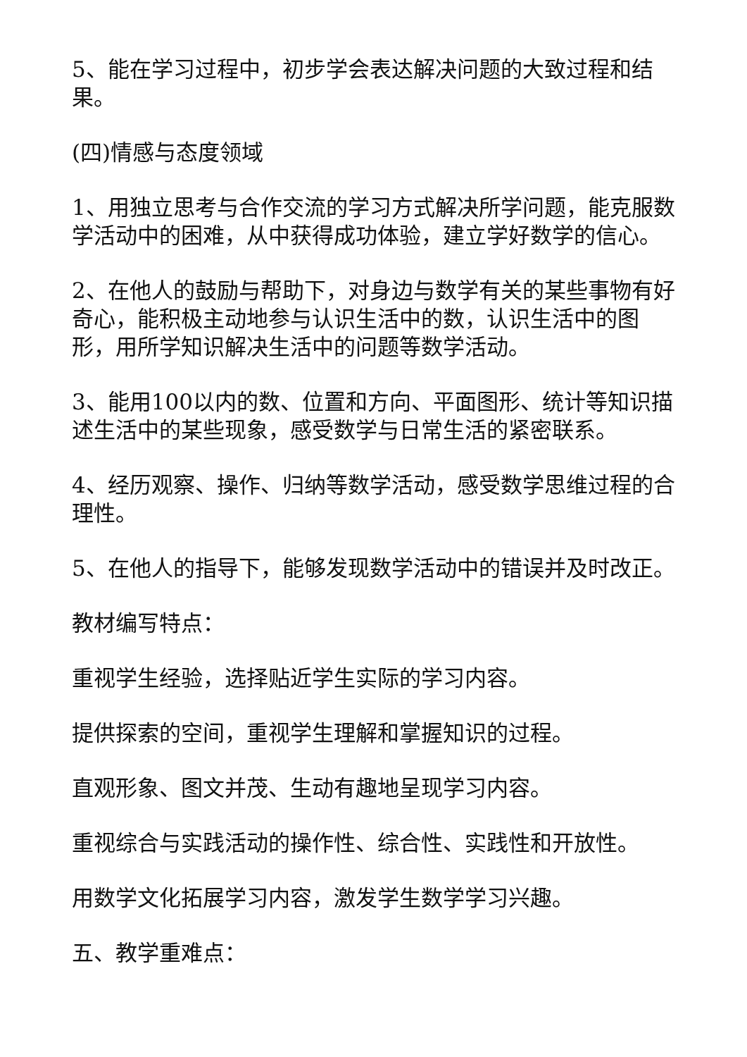5、能在学习过程中，初步学会表达解决问题的大致过程和结果。
(四)情感与态度领域
1、用独立思考与合作交流的学习方式解决所学问题，能克服数学活动中的困难，从中获得成功体验，建立学好数学的信心。
2、在他人的鼓励与帮助下，对身边与数学有关的某些事物有好奇心，能积极主动地参与认识生活中的数，认识生活中的图形，用所学知识解决生活中的问题等数学活动。
3、能用100以内的数、位置和方向、平面图形、统计等知识描述生活中的某些现象，感受数学与日常生活的紧密联系。
4、经历观察、操作、归纳等数学活动，感受数学思维过程的合理性。
5、在他人的指导下，能够发现数学活动中的错误并及时改正。
教材编写特点：
重视学生经验，选择贴近学生实际的学习内容。
提供探索的空间，重视学生理解和掌握知识的过程。
直观形象、图文并茂、生动有趣地呈现学习内容。
重视综合与实践活动的操作性、综合性、实践性和开放性。
用数学文化拓展学习内容，激发学生数学学习兴趣。
五、教学重难点：